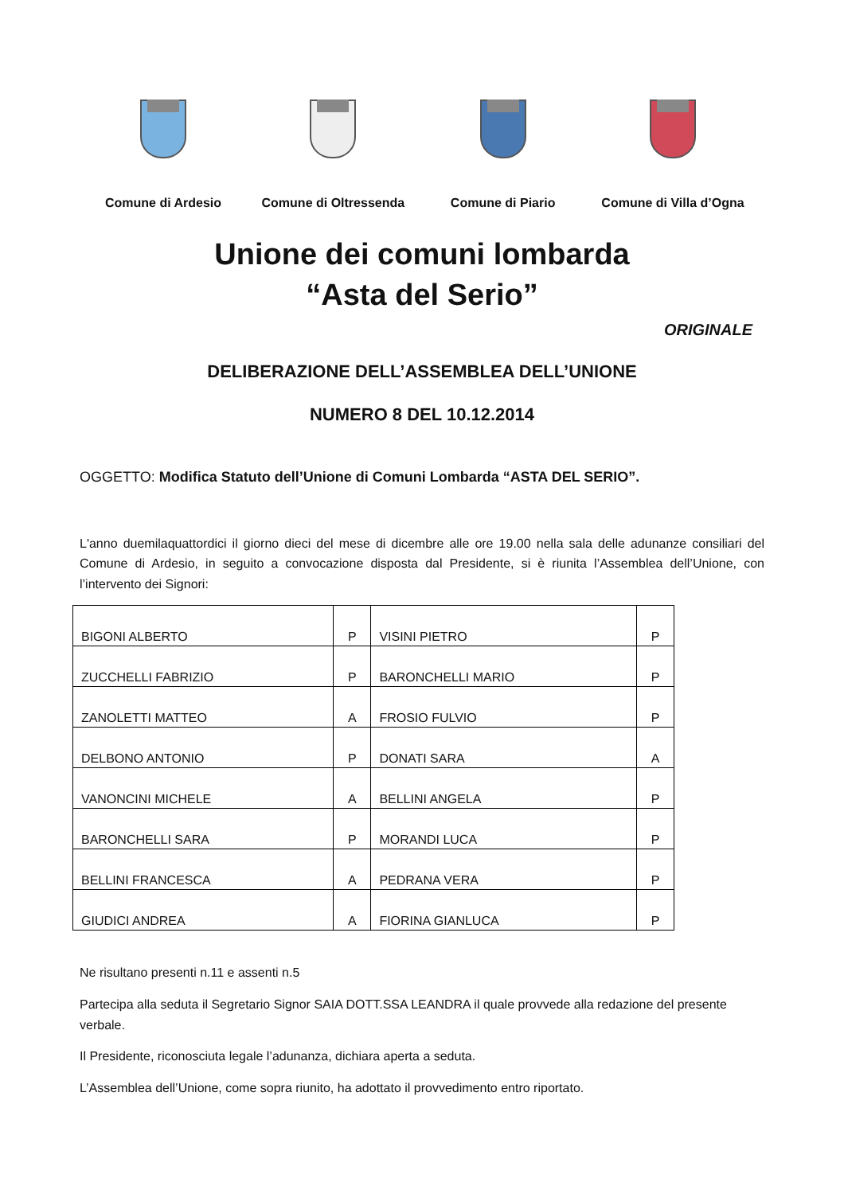Comune di Ardesio Comune di Oltressenda
Comune di Piario Comune di Villa d’Ogna
Unione dei comuni lombarda
“Asta del Serio”
ORIGINALE
DELIBERAZIONE DELL’ASSEMBLEA DELL’UNIONE
NUMERO 8 DEL 10.12.2014
OGGETTO: Modifica Statuto dell’Unione di Comuni Lombarda “ASTA DEL SERIO”.
L'anno duemilaquattordici il giorno dieci del mese di dicembre alle ore 19.00 nella sala delle adunanze consiliari del Comune di Ardesio, in seguito a convocazione disposta dal Presidente, si è riunita l’Assemblea dell’Unione, con l’intervento dei Signori:
| BIGONI ALBERTO | P | VISINI PIETRO | P |
| ZUCCHELLI FABRIZIO | P | BARONCHELLI MARIO | P |
| ZANOLETTI MATTEO | A | FROSIO FULVIO | P |
| DELBONO ANTONIO | P | DONATI SARA | A |
| VANONCINI MICHELE | A | BELLINI ANGELA | P |
| BARONCHELLI SARA | P | MORANDI LUCA | P |
| BELLINI FRANCESCA | A | PEDRANA VERA | P |
| GIUDICI ANDREA | A | FIORINA GIANLUCA | P |
Ne risultano presenti n.11 e assenti n.5
Partecipa alla seduta il Segretario Signor SAIA DOTT.SSA LEANDRA il quale provvede alla redazione del presente verbale.
Il Presidente, riconosciuta legale l’adunanza, dichiara aperta a seduta.
L’Assemblea dell’Unione, come sopra riunito, ha adottato il provvedimento entro riportato.